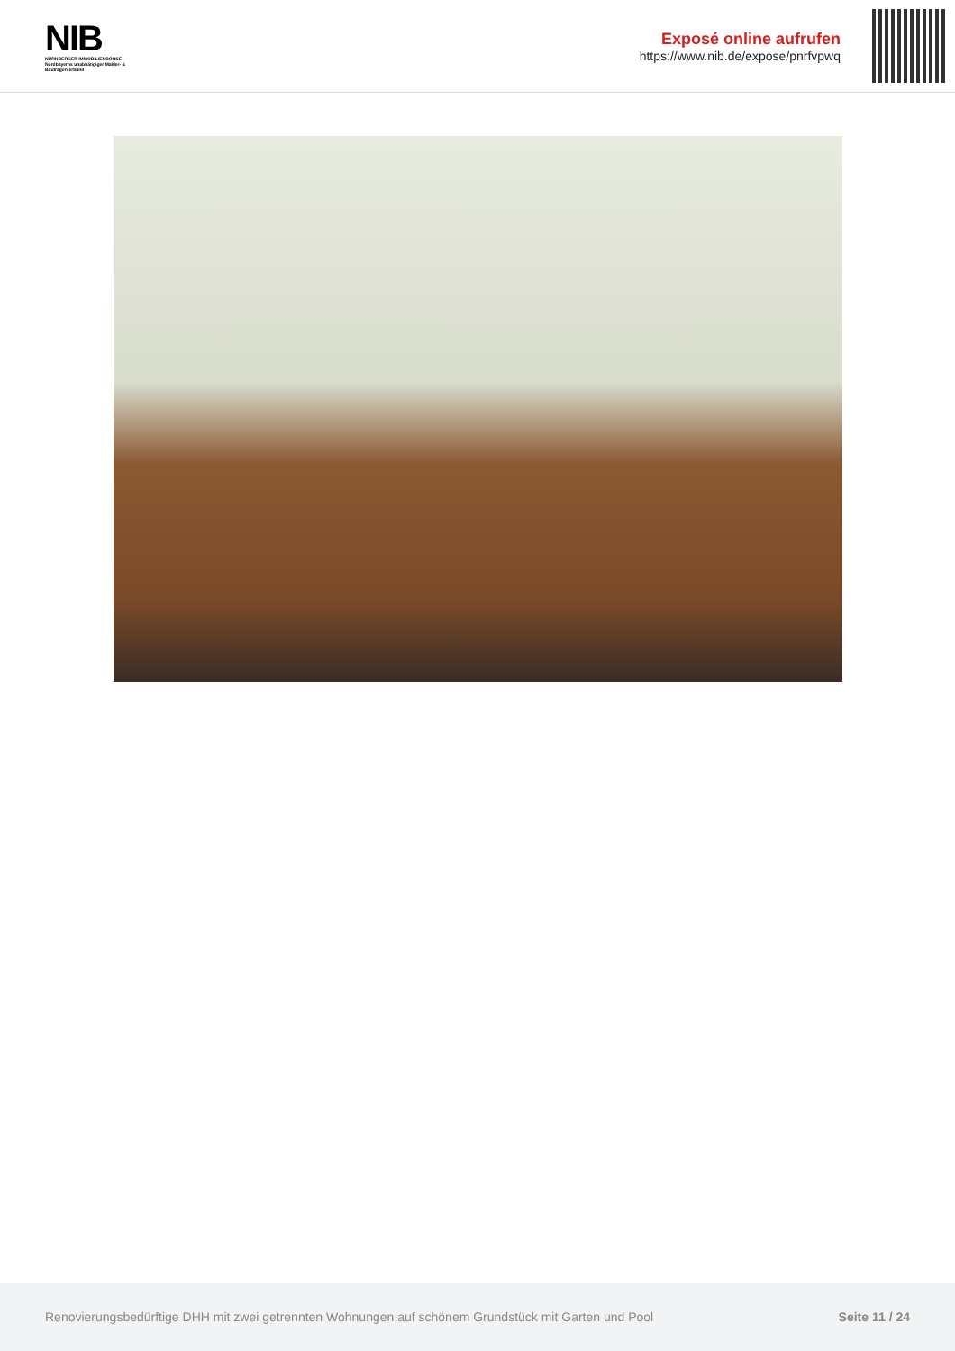NIB
NÜRNBERGER IMMOBILIENBÖRSE
Nordbayerns unabhängiger Makler- & Bauträgerverbund
Exposé online aufrufen
https://www.nib.de/expose/pnrfvpwq
Renovierungsbedürftige DHH mit zwei getrennten Wohnungen auf schönem Grundstück mit Garten und Pool Seite 11 / 24